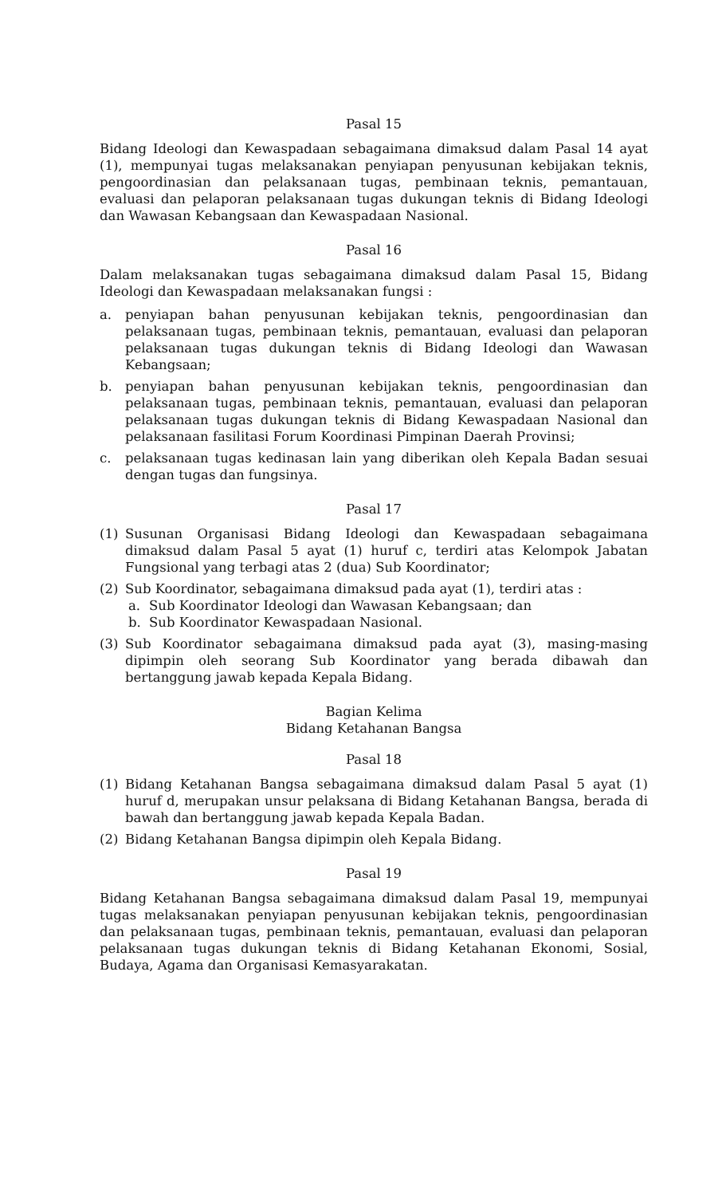Pasal 15
Bidang Ideologi dan Kewaspadaan sebagaimana dimaksud dalam Pasal 14 ayat (1), mempunyai tugas melaksanakan penyiapan penyusunan kebijakan teknis, pengoordinasian dan pelaksanaan tugas, pembinaan teknis, pemantauan, evaluasi dan pelaporan pelaksanaan tugas dukungan teknis di Bidang Ideologi dan Wawasan Kebangsaan dan Kewaspadaan Nasional.
Pasal 16
Dalam melaksanakan tugas sebagaimana dimaksud dalam Pasal 15, Bidang Ideologi dan Kewaspadaan melaksanakan fungsi :
a. penyiapan bahan penyusunan kebijakan teknis, pengoordinasian dan pelaksanaan tugas, pembinaan teknis, pemantauan, evaluasi dan pelaporan pelaksanaan tugas dukungan teknis di Bidang Ideologi dan Wawasan Kebangsaan;
b. penyiapan bahan penyusunan kebijakan teknis, pengoordinasian dan pelaksanaan tugas, pembinaan teknis, pemantauan, evaluasi dan pelaporan pelaksanaan tugas dukungan teknis di Bidang Kewaspadaan Nasional dan pelaksanaan fasilitasi Forum Koordinasi Pimpinan Daerah Provinsi;
c. pelaksanaan tugas kedinasan lain yang diberikan oleh Kepala Badan sesuai dengan tugas dan fungsinya.
Pasal 17
(1) Susunan Organisasi Bidang Ideologi dan Kewaspadaan sebagaimana dimaksud dalam Pasal 5 ayat (1) huruf c, terdiri atas Kelompok Jabatan Fungsional yang terbagi atas 2 (dua) Sub Koordinator;
(2) Sub Koordinator, sebagaimana dimaksud pada ayat (1), terdiri atas :
a. Sub Koordinator Ideologi dan Wawasan Kebangsaan; dan
b. Sub Koordinator Kewaspadaan Nasional.
(3) Sub Koordinator sebagaimana dimaksud pada ayat (3), masing-masing dipimpin oleh seorang Sub Koordinator yang berada dibawah dan bertanggung jawab kepada Kepala Bidang.
Bagian Kelima
Bidang Ketahanan Bangsa
Pasal 18
(1) Bidang Ketahanan Bangsa sebagaimana dimaksud dalam Pasal 5 ayat (1) huruf d, merupakan unsur pelaksana di Bidang Ketahanan Bangsa, berada di bawah dan bertanggung jawab kepada Kepala Badan.
(2) Bidang Ketahanan Bangsa dipimpin oleh Kepala Bidang.
Pasal 19
Bidang Ketahanan Bangsa sebagaimana dimaksud dalam Pasal 19, mempunyai tugas melaksanakan penyiapan penyusunan kebijakan teknis, pengoordinasian dan pelaksanaan tugas, pembinaan teknis, pemantauan, evaluasi dan pelaporan pelaksanaan tugas dukungan teknis di Bidang Ketahanan Ekonomi, Sosial, Budaya, Agama dan Organisasi Kemasyarakatan.